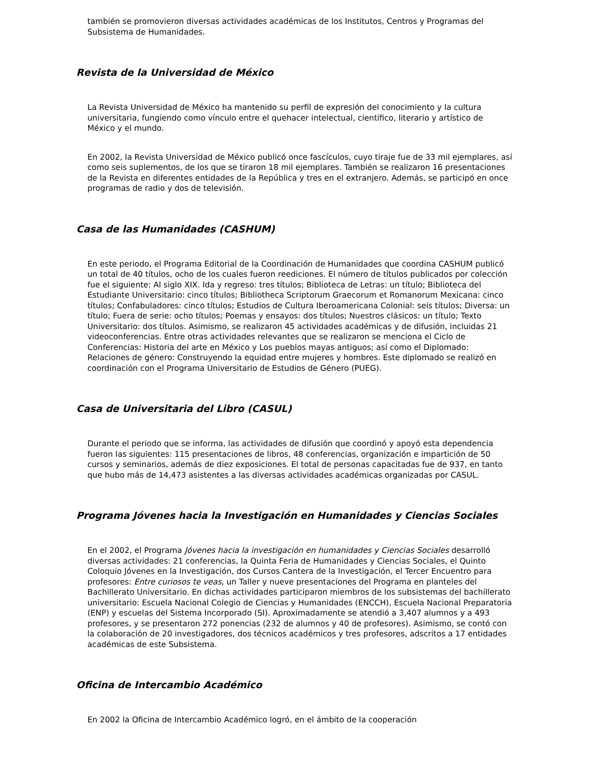también se promovieron diversas actividades académicas de los Institutos, Centros y Programas del Subsistema de Humanidades.
Revista de la Universidad de México
La Revista Universidad de México ha mantenido su perfil de expresión del conocimiento y la cultura universitaria, fungiendo como vínculo entre el quehacer intelectual, científico, literario y artístico de México y el mundo.
En 2002, la Revista Universidad de México publicó once fascículos, cuyo tiraje fue de 33 mil ejemplares, así como seis suplementos, de los que se tiraron 18 mil ejemplares. También se realizaron 16 presentaciones de la Revista en diferentes entidades de la República y tres en el extranjero. Además, se participó en once programas de radio y dos de televisión.
Casa de las Humanidades (CASHUM)
En este periodo, el Programa Editorial de la Coordinación de Humanidades que coordina CASHUM publicó un total de 40 títulos, ocho de los cuales fueron reediciones. El número de títulos publicados por colección fue el siguiente: Al siglo XIX. Ida y regreso: tres títulos; Biblioteca de Letras: un título; Biblioteca del Estudiante Universitario: cinco títulos; Bibliotheca Scriptorum Graecorum et Romanorum Mexicana: cinco títulos; Confabuladores: cinco títulos; Estudios de Cultura Iberoamericana Colonial: seis títulos; Diversa: un título; Fuera de serie: ocho títulos; Poemas y ensayos: dos títulos; Nuestros clásicos: un título; Texto Universitario: dos títulos. Asimismo, se realizaron 45 actividades académicas y de difusión, incluidas 21 videoconferencias. Entre otras actividades relevantes que se realizaron se menciona el Ciclo de Conferencias: Historia del arte en México y Los pueblos mayas antiguos; así como el Diplomado: Relaciones de género: Construyendo la equidad entre mujeres y hombres. Este diplomado se realizó en coordinación con el Programa Universitario de Estudios de Género (PUEG).
Casa de Universitaria del Libro (CASUL)
Durante el periodo que se informa, las actividades de difusión que coordinó y apoyó esta dependencia fueron las siguientes: 115 presentaciones de libros, 48 conferencias, organización e impartición de 50 cursos y seminarios, además de diez exposiciones. El total de personas capacitadas fue de 937, en tanto que hubo más de 14,473 asistentes a las diversas actividades académicas organizadas por CASUL.
Programa Jóvenes hacia la Investigación en Humanidades y Ciencias Sociales
En el 2002, el Programa Jóvenes hacia la investigación en humanidades y Ciencias Sociales desarrolló diversas actividades: 21 conferencias, la Quinta Feria de Humanidades y Ciencias Sociales, el Quinto Coloquio Jóvenes en la Investigación, dos Cursos Cantera de la Investigación, el Tercer Encuentro para profesores: Entre curiosos te veas, un Taller y nueve presentaciones del Programa en planteles del Bachillerato Universitario. En dichas actividades participaron miembros de los subsistemas del bachillerato universitario: Escuela Nacional Colegio de Ciencias y Humanidades (ENCCH), Escuela Nacional Preparatoria (ENP) y escuelas del Sistema Incorporado (SI). Aproximadamente se atendió a 3,407 alumnos y a 493 profesores, y se presentaron 272 ponencias (232 de alumnos y 40 de profesores). Asimismo, se contó con la colaboración de 20 investigadores, dos técnicos académicos y tres profesores, adscritos a 17 entidades académicas de este Subsistema.
Oficina de Intercambio Académico
En 2002 la Oficina de Intercambio Académico logró, en el ámbito de la cooperación